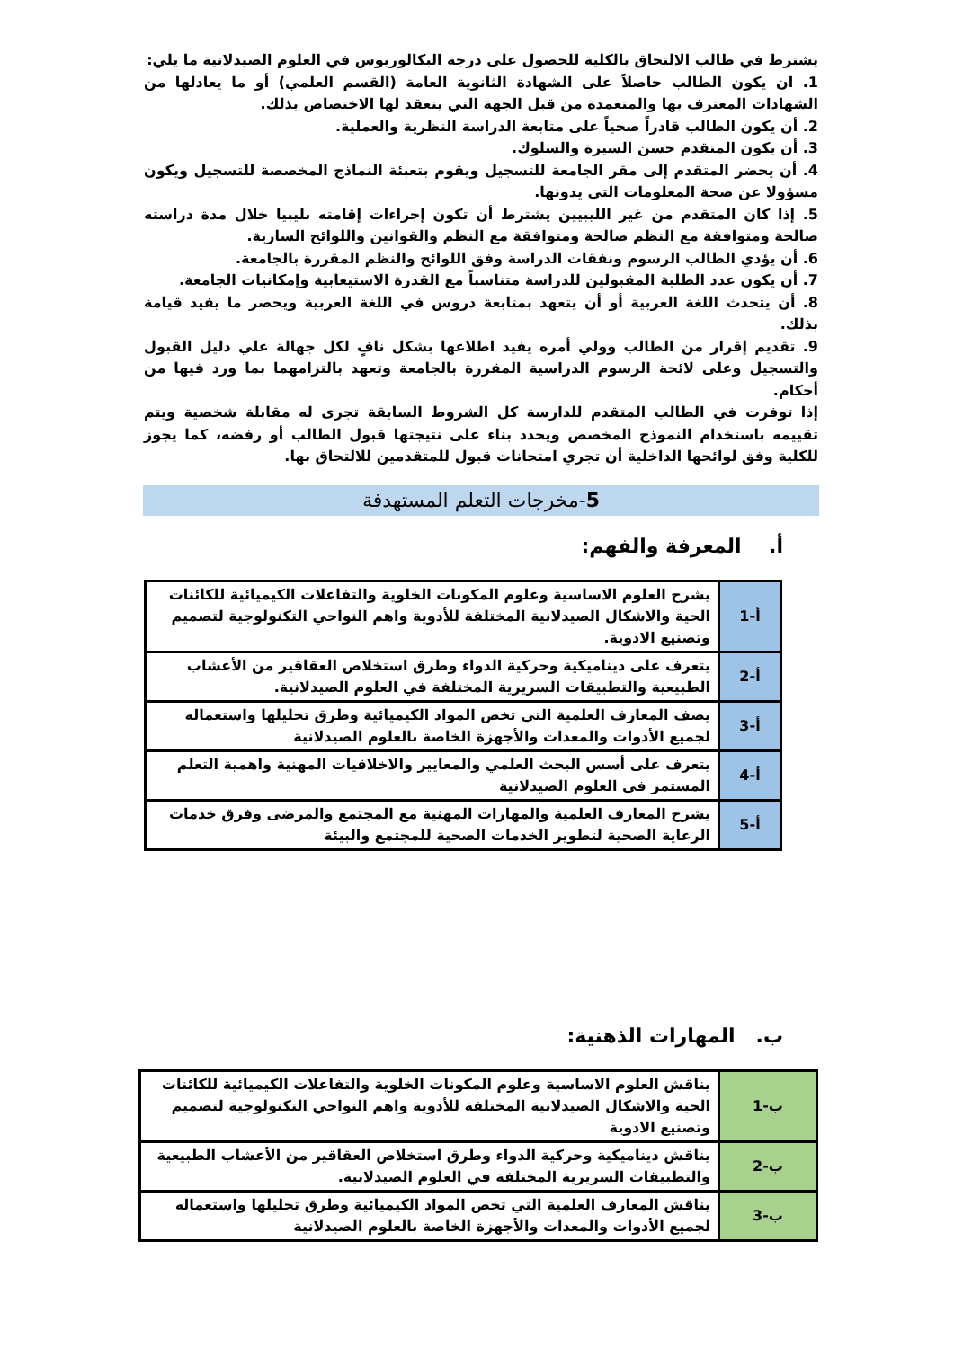يشترط في طالب الالتحاق بالكلية للحصول على درجة البكالوريوس في العلوم الصيدلانية ما يلي:
1. ان يكون الطالب حاصلاً على الشهادة الثانوية العامة (القسم العلمي) أو ما يعادلها من الشهادات المعترف بها والمتعمدة من قبل الجهة التي ينعقد لها الاختصاص بذلك.
2. أن يكون الطالب قادراً صحياً على متابعة الدراسة النظرية والعملية.
3. أن يكون المتقدم حسن السيرة والسلوك.
4. أن يحضر المتقدم إلى مقر الجامعة للتسجيل ويقوم بتعبئة النماذج المخصصة للتسجيل ويكون مسؤولا عن صحة المعلومات التي يدونها.
5. إذا كان المتقدم من غير الليبيين يشترط أن تكون إجراءات إقامته بليبيا خلال مدة دراسته صالحة ومتوافقة مع النظم صالحة ومتوافقة مع النظم والقوانين واللوائح السارية.
6. أن يؤدي الطالب الرسوم ونفقات الدراسة وفق اللوائح والنظم المقررة بالجامعة.
7. أن يكون عدد الطلبة المقبولين للدراسة متناسباً مع القدرة الاستيعابية وإمكانيات الجامعة.
8. أن يتحدث اللغة العربية أو أن يتعهد بمتابعة دروس في اللغة العربية ويحضر ما يفيد قيامة بذلك.
9. تقديم إقرار من الطالب وولي أمره يفيد اطلاعها بشكل نافٍ لكل جهالة علي دليل القبول والتسجيل وعلى لائحة الرسوم الدراسية المقررة بالجامعة وتعهد بالتزامهما بما ورد فيها من أحكام.
إذا توفرت في الطالب المتقدم للدارسة كل الشروط السابقة تجرى له مقابلة شخصية ويتم تقييمه باستخدام النموذج المخصص ويحدد بناء على نتيجتها قبول الطالب أو رفضه، كما يجوز للكلية وفق لوائحها الداخلية أن تجري امتحانات قبول للمتقدمين للالتحاق بها.
5-مخرجات التعلم المستهدفة
أ. المعرفة والفهم:
| أ-1 | يشرح العلوم الاساسية وعلوم المكونات الخلوية والتفاعلات الكيميائية للكائنات الحية والاشكال الصيدلانية المختلفة للأدوية واهم النواحي التكنولوجية لتصميم وتصنيع الادوية. |
| أ-2 | يتعرف على ديناميكية وحركية الدواء وطرق استخلاص العقاقير من الأعشاب الطبيعية والتطبيقات السريرية المختلفة في العلوم الصيدلانية. |
| أ-3 | يصف المعارف العلمية التي تخص المواد الكيميائية وطرق تحليلها واستعماله لجميع الأدوات والمعدات والأجهزة الخاصة بالعلوم الصيدلانية |
| أ-4 | يتعرف على أسس البحث العلمي والمعايير والاخلاقيات المهنية واهمية التعلم المستمر في العلوم الصيدلانية |
| أ-5 | يشرح المعارف العلمية والمهارات المهنية مع المجتمع والمرضى وفرق خدمات الرعاية الصحية لتطوير الخدمات الصحية للمجتمع والبيئة |
ب. المهارات الذهنية:
| ب-1 | يناقش العلوم الاساسية وعلوم المكونات الخلوية والتفاعلات الكيميائية للكائنات الحية والاشكال الصيدلانية المختلفة للأدوية واهم النواحي التكنولوجية لتصميم وتصنيع الادوية |
| ب-2 | يناقش ديناميكية وحركية الدواء وطرق استخلاص العقاقير من الأعشاب الطبيعية والتطبيقات السريرية المختلفة في العلوم الصيدلانية. |
| ب-3 | يناقش المعارف العلمية التي تخص المواد الكيميائية وطرق تحليلها واستعماله لجميع الأدوات والمعدات والأجهزة الخاصة بالعلوم الصيدلانية |